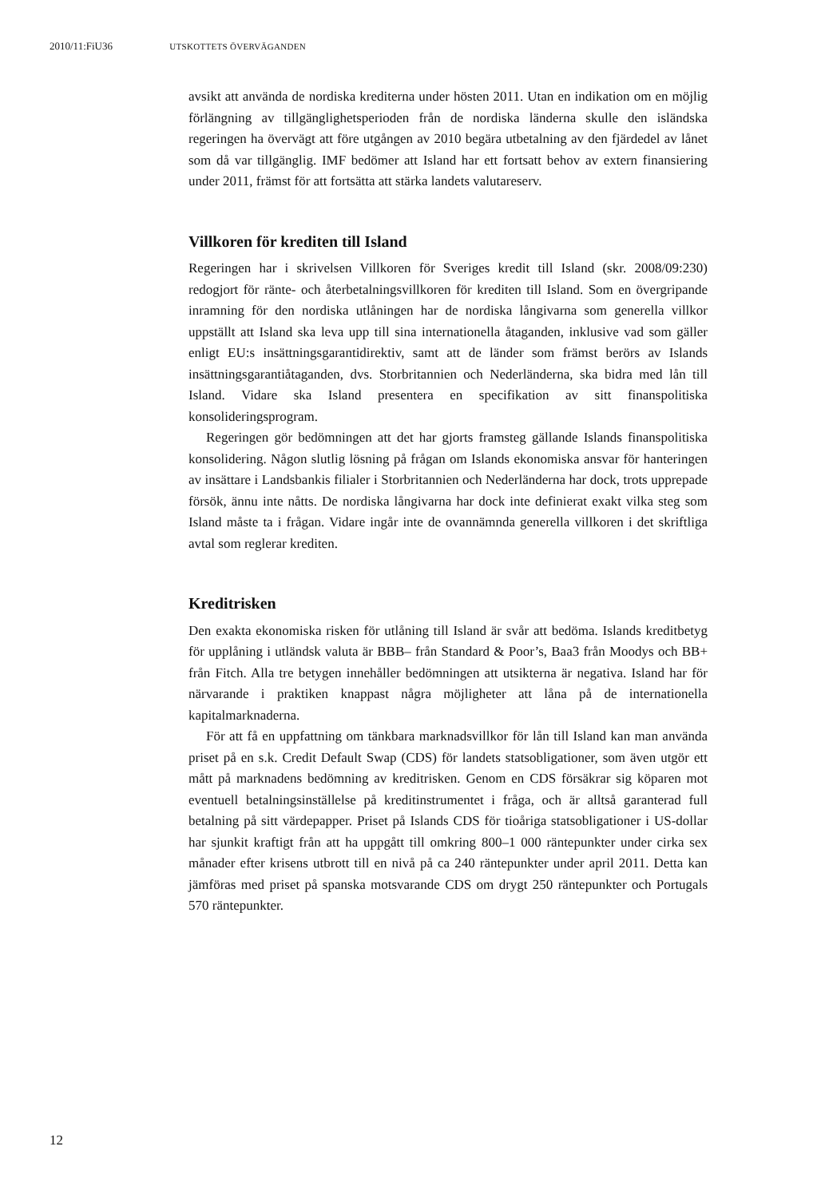2010/11:FiU36 UTSKOTTETS ÖVERVÄGANDEN
avsikt att använda de nordiska krediterna under hösten 2011. Utan en indikation om en möjlig förlängning av tillgänglighetsperioden från de nordiska länderna skulle den isländska regeringen ha övervägt att före utgången av 2010 begära utbetalning av den fjärdedel av lånet som då var tillgänglig. IMF bedömer att Island har ett fortsatt behov av extern finansiering under 2011, främst för att fortsätta att stärka landets valutareserv.
Villkoren för krediten till Island
Regeringen har i skrivelsen Villkoren för Sveriges kredit till Island (skr. 2008/09:230) redogjort för ränte- och återbetalningsvillkoren för krediten till Island. Som en övergripande inramning för den nordiska utlåningen har de nordiska långivarna som generella villkor uppställt att Island ska leva upp till sina internationella åtaganden, inklusive vad som gäller enligt EU:s insättningsgarantidirektiv, samt att de länder som främst berörs av Islands insättningsgarantiåtaganden, dvs. Storbritannien och Nederländerna, ska bidra med lån till Island. Vidare ska Island presentera en specifikation av sitt finanspolitiska konsolideringsprogram.
Regeringen gör bedömningen att det har gjorts framsteg gällande Islands finanspolitiska konsolidering. Någon slutlig lösning på frågan om Islands ekonomiska ansvar för hanteringen av insättare i Landsbankis filialer i Storbritannien och Nederländerna har dock, trots upprepade försök, ännu inte nåtts. De nordiska långivarna har dock inte definierat exakt vilka steg som Island måste ta i frågan. Vidare ingår inte de ovannämnda generella villkoren i det skriftliga avtal som reglerar krediten.
Kreditrisken
Den exakta ekonomiska risken för utlåning till Island är svår att bedöma. Islands kreditbetyg för upplåning i utländsk valuta är BBB– från Standard & Poor’s, Baa3 från Moodys och BB+ från Fitch. Alla tre betygen innehåller bedömningen att utsikterna är negativa. Island har för närvarande i praktiken knappast några möjligheter att låna på de internationella kapitalmarknaderna.
För att få en uppfattning om tänkbara marknadsvillkor för lån till Island kan man använda priset på en s.k. Credit Default Swap (CDS) för landets statsobligationer, som även utgör ett mått på marknadens bedömning av kreditrisken. Genom en CDS försäkrar sig köparen mot eventuell betalningsinställelse på kreditinstrumentet i fråga, och är alltså garanterad full betalning på sitt värdepapper. Priset på Islands CDS för tioåriga statsobligationer i US-dollar har sjunkit kraftigt från att ha uppgått till omkring 800–1 000 räntepunkter under cirka sex månader efter krisens utbrott till en nivå på ca 240 räntepunkter under april 2011. Detta kan jämföras med priset på spanska motsvarande CDS om drygt 250 räntepunkter och Portugals 570 räntepunkter.
12